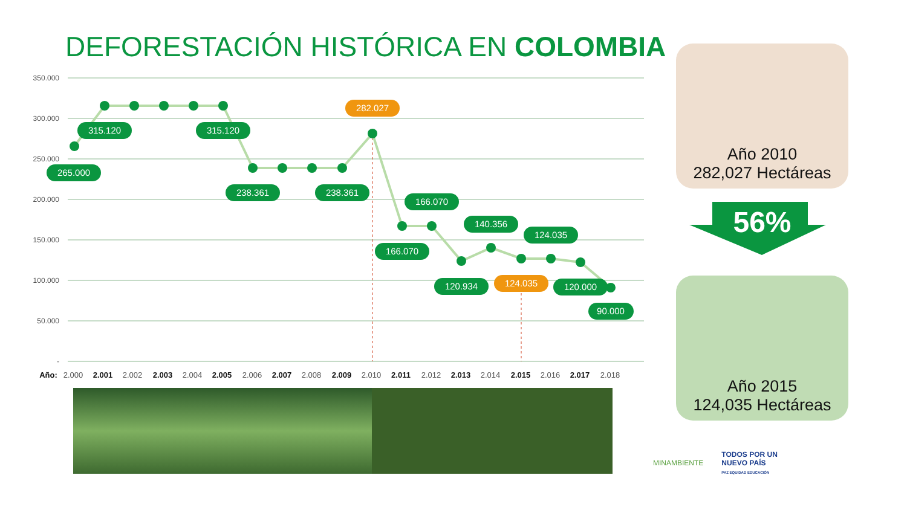DEFORESTACIÓN HISTÓRICA EN COLOMBIA
350.000
300.000
250.000
200.000
150.000
100.000
50.000
-
265.000
315.120
315.120
238.361
238.361
282.027
166.070
166.070
120.934
140.356
124.035
124.035
120.000
90.000
Año:
2.000
2.001
2.002
2.003
2.004
2.005
2.006
2.007
2.008
2.009
2.010
2.011
2.012
2.013
2.014
2.015
2.016
2.017
2.018
Año 2010
282,027 Hectáreas
56%
Año 2015
124,035 Hectáreas
MINAMBIENTE TODOS POR UN
NUEVO PAÍS
PAZ EQUIDAD EDUCACIÓN